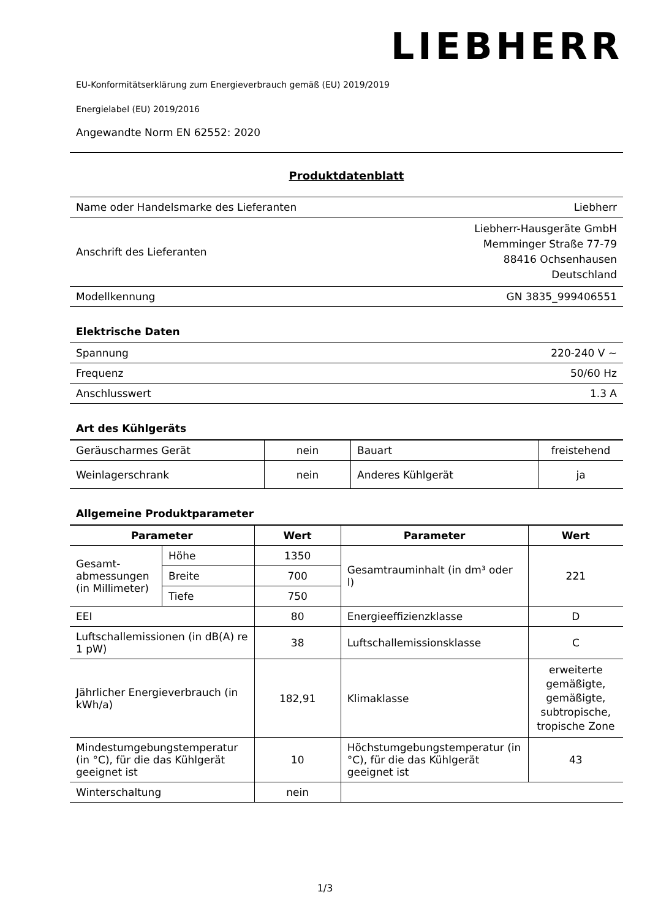LIEBHERR
EU-Konformitätserklärung zum Energieverbrauch gemäß (EU) 2019/2019
Energielabel (EU) 2019/2016
Angewandte Norm EN 62552: 2020
Produktdatenblatt
| Name oder Handelsmarke des Lieferanten | Liebherr |
| Anschrift des Lieferanten | Liebherr-Hausgeräte GmbH Memminger Straße 77-79 88416 Ochsenhausen Deutschland |
| Modellkennung | GN 3835_999406551 |
Elektrische Daten
| Spannung | 220-240 V ~ |
| Frequenz | 50/60 Hz |
| Anschlusswert | 1.3 A |
Art des Kühlgeräts
| Geräuscharmes Gerät | nein | Bauart | freistehend |
| Weinlagerschrank | nein | Anderes Kühlgerät | ja |
Allgemeine Produktparameter
| Parameter | | Wert | Parameter | Wert |
| --- | --- | --- | --- | --- |
| Gesamt-abmessungen (in Millimeter) | Höhe | 1350 | Gesamtrauminhalt (in dm³ oder l) | 221 |
| | Breite | 700 | | |
| | Tiefe | 750 | | |
| EEI | | 80 | Energieeffizienzklasse | D |
| Luftschallemissionen (in dB(A) re 1 pW) | | 38 | Luftschallemissionsklasse | C |
| Jährlicher Energieverbrauch (in kWh/a) | | 182,91 | Klimaklasse | erweiterte gemäßigte, gemäßigte, subtropische, tropische Zone |
| Mindestumgebungstemperatur (in °C), für die das Kühlgerät geeignet ist | | 10 | Höchstumgebungstemperatur (in °C), für die das Kühlgerät geeignet ist | 43 |
| Winterschaltung | | nein | | |
1/3